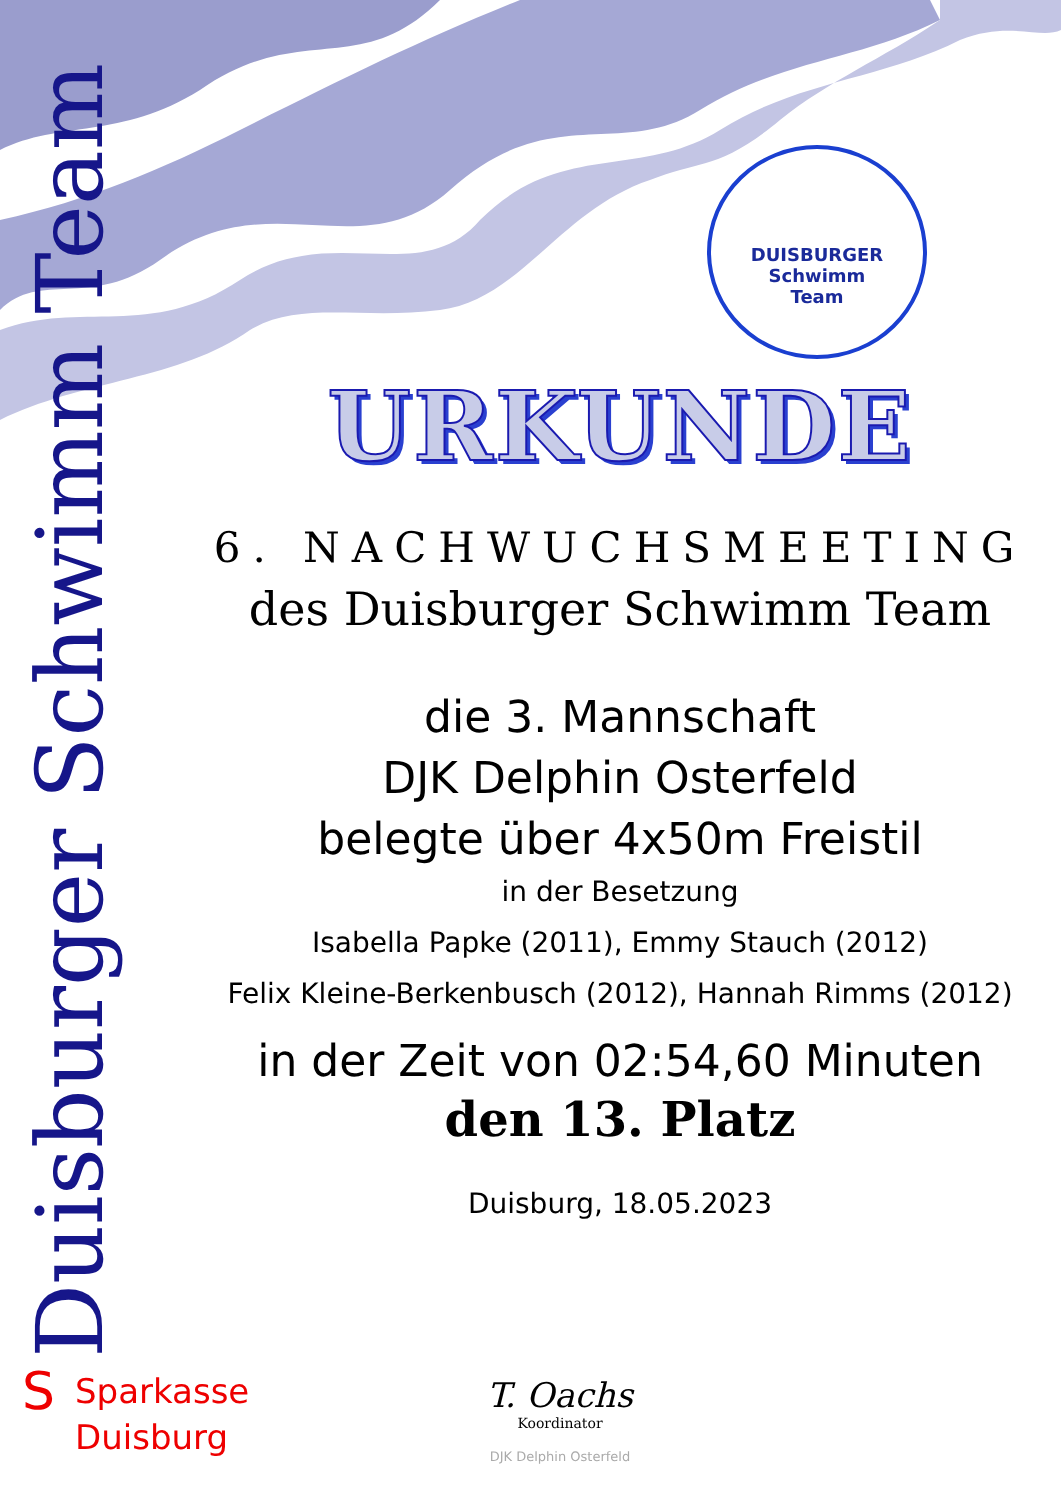Duisburger Schwimm Team
DUISBURGER
Schwimm
Team
URKUNDE
6. NACHWUCHSMEETING
des Duisburger Schwimm Team
die 3. Mannschaft
DJK Delphin Osterfeld
belegte über 4x50m Freistil
in der Besetzung
Isabella Papke (2011), Emmy Stauch (2012)
Felix Kleine-Berkenbusch (2012), Hannah Rimms (2012)
in der Zeit von 02:54,60 Minuten
den 13. Platz
Duisburg, 18.05.2023
S
Sparkasse
Duisburg
T. Oachs
Koordinator
DJK Delphin Osterfeld